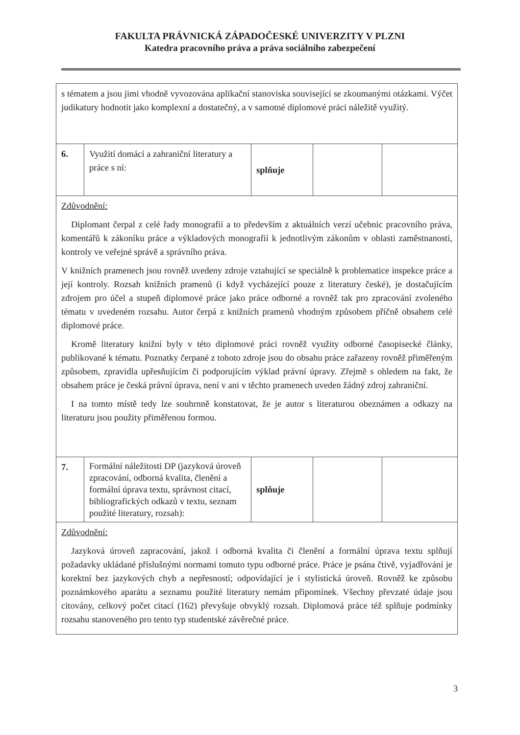FAKULTA PRÁVNICKÁ ZÁPADOČESKÉ UNIVERZITY V PLZNI
Katedra pracovního práva a práva sociálního zabezpečení
| s tématem a jsou jimi vhodně vyvozována aplikační stanoviska související se zkoumanými otázkami. Výčet judikatury hodnotit jako komplexní a dostatečný, a v samotné diplomové práci náležitě využitý. | | | | |
| 6. | Využití domácí a zahraniční literatury a práce s ní: | splňuje | | |
| Zdůvodnění: Diplomant čerpal z celé řady monografií a to především z aktuálních verzí učebnic pracovního práva, komentářů k zákoníku práce a výkladových monografií k jednotlivým zákonům v oblasti zaměstnanosti, kontroly ve veřejné správě a správního práva. V knižních pramenech jsou rovněž uvedeny zdroje vztahující se speciálně k problematice inspekce práce a její kontroly. Rozsah knižních pramenů (i když vycházející pouze z literatury české), je dostačujícím zdrojem pro účel a stupeň diplomové práce jako práce odborné a rovněž tak pro zpracování zvoleného tématu v uvedeném rozsahu. Autor čerpá z knižních pramenů vhodným způsobem příčně obsahem celé diplomové práce. Kromě literatury knižní byly v této diplomové práci rovněž využity odborné časopisecké články, publikované k tématu. Poznatky čerpané z tohoto zdroje jsou do obsahu práce zařazeny rovněž přiměřeným způsobem, zpravidla upřesňujícím či podporujícím výklad právní úpravy. Zřejmě s ohledem na fakt, že obsahem práce je česká právní úprava, není v ani v těchto pramenech uveden žádný zdroj zahraniční. I na tomto místě tedy lze souhrnně konstatovat, že je autor s literaturou obeznámen a odkazy na literaturu jsou použity přiměřenou formou. | | | | |
| 7. | Formální náležitosti DP (jazyková úroveň zpracování, odborná kvalita, členění a formální úprava textu, správnost citací, bibliografických odkazů v textu, seznam použité literatury, rozsah): | splňuje | | |
| Zdůvodnění: Jazyková úroveň zapracování, jakož i odborná kvalita či členění a formální úprava textu splňují požadavky ukládané příslušnými normami tomuto typu odborné práce. Práce je psána čtivě, vyjadřování je korektní bez jazykových chyb a nepřesností; odpovídající je i stylistická úroveň. Rovněž ke způsobu poznámkového aparátu a seznamu použité literatury nemám připomínek. Všechny převzaté údaje jsou citovány, celkový počet citací (162) převyšuje obvyklý rozsah. Diplomová práce též splňuje podmínky rozsahu stanoveného pro tento typ studentské závěrečné práce. | | | | |
3